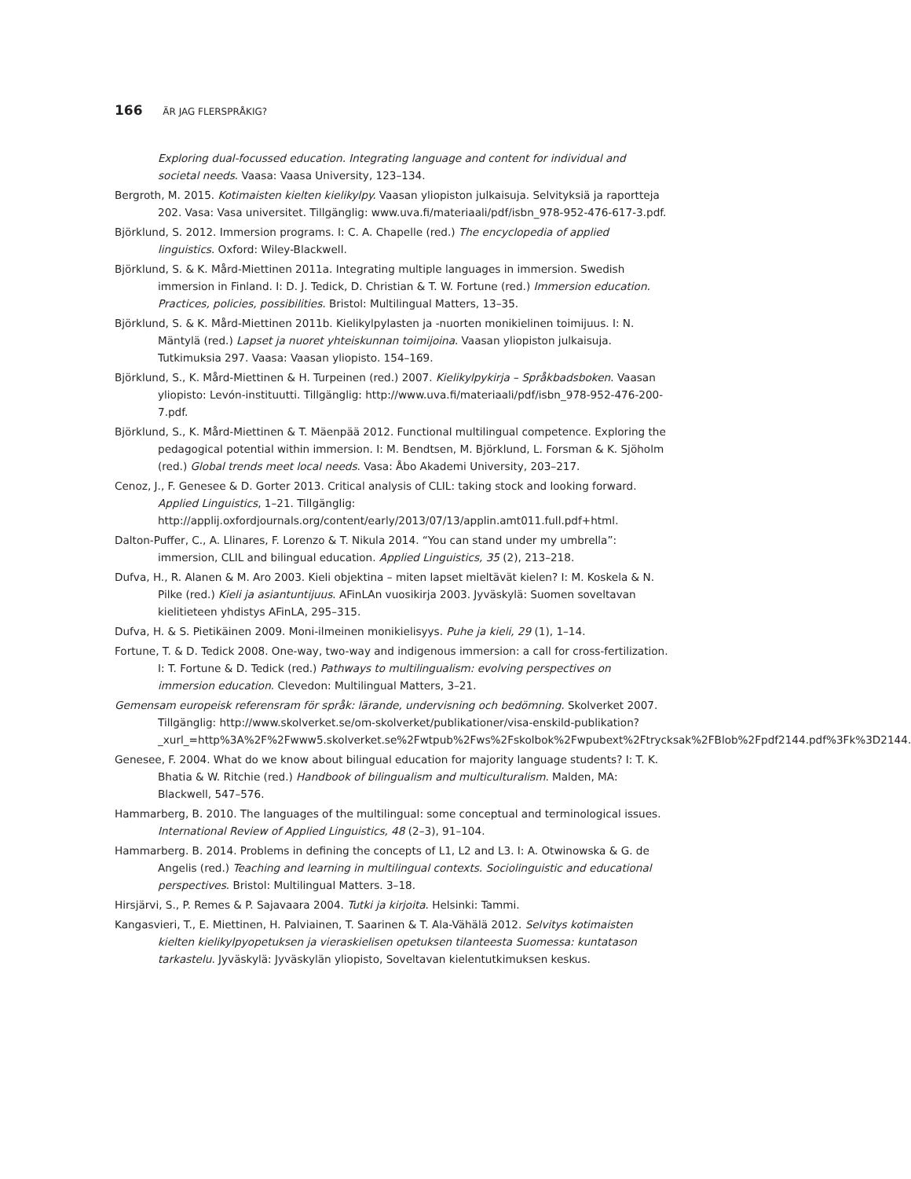166 ÄR JAG FLERSPRÅKIG?
Exploring dual-focussed education. Integrating language and content for individual and societal needs. Vaasa: Vaasa University, 123–134.
Bergroth, M. 2015. Kotimaisten kielten kielikylpy. Vaasan yliopiston julkaisuja. Selvityksiä ja raportteja 202. Vasa: Vasa universitet. Tillgänglig: www.uva.fi/materiaali/pdf/isbn_978-952-476-617-3.pdf.
Björklund, S. 2012. Immersion programs. I: C. A. Chapelle (red.) The encyclopedia of applied linguistics. Oxford: Wiley-Blackwell.
Björklund, S. & K. Mård-Miettinen 2011a. Integrating multiple languages in immersion. Swedish immersion in Finland. I: D. J. Tedick, D. Christian & T. W. Fortune (red.) Immersion education. Practices, policies, possibilities. Bristol: Multilingual Matters, 13–35.
Björklund, S. & K. Mård-Miettinen 2011b. Kielikylpylasten ja -nuorten monikielinen toimijuus. I: N. Mäntylä (red.) Lapset ja nuoret yhteiskunnan toimijoina. Vaasan yliopiston julkaisuja. Tutkimuksia 297. Vaasa: Vaasan yliopisto. 154–169.
Björklund, S., K. Mård-Miettinen & H. Turpeinen (red.) 2007. Kielikylpykirja – Språkbadsboken. Vaasan yliopisto: Levón-instituutti. Tillgänglig: http://www.uva.fi/materiaali/pdf/isbn_978-952-476-200-7.pdf.
Björklund, S., K. Mård-Miettinen & T. Mäenpää 2012. Functional multilingual competence. Exploring the pedagogical potential within immersion. I: M. Bendtsen, M. Björklund, L. Forsman & K. Sjöholm (red.) Global trends meet local needs. Vasa: Åbo Akademi University, 203–217.
Cenoz, J., F. Genesee & D. Gorter 2013. Critical analysis of CLIL: taking stock and looking forward. Applied Linguistics, 1–21. Tillgänglig: http://applij.oxfordjournals.org/content/early/2013/07/13/applin.amt011.full.pdf+html.
Dalton-Puffer, C., A. Llinares, F. Lorenzo & T. Nikula 2014. “You can stand under my umbrella”: immersion, CLIL and bilingual education. Applied Linguistics, 35 (2), 213–218.
Dufva, H., R. Alanen & M. Aro 2003. Kieli objektina – miten lapset mieltävät kielen? I: M. Koskela & N. Pilke (red.) Kieli ja asiantuntijuus. AFinLAn vuosikirja 2003. Jyväskylä: Suomen soveltavan kielitieteen yhdistys AFinLA, 295–315.
Dufva, H. & S. Pietikäinen 2009. Moni-ilmeinen monikielisyys. Puhe ja kieli, 29 (1), 1–14.
Fortune, T. & D. Tedick 2008. One-way, two-way and indigenous immersion: a call for cross-fertilization. I: T. Fortune & D. Tedick (red.) Pathways to multilingualism: evolving perspectives on immersion education. Clevedon: Multilingual Matters, 3–21.
Gemensam europeisk referensram för språk: lärande, undervisning och bedömning. Skolverket 2007. Tillgänglig: http://www.skolverket.se/om-skolverket/publikationer/visa-enskild-publikation?_xurl_=http%3A%2F%2Fwww5.skolverket.se%2Fwtpub%2Fws%2Fskolbok%2Fwpubext%2Ftrycksak%2FBlob%2Fpdf2144.pdf%3Fk%3D2144.
Genesee, F. 2004. What do we know about bilingual education for majority language students? I: T. K. Bhatia & W. Ritchie (red.) Handbook of bilingualism and multiculturalism. Malden, MA: Blackwell, 547–576.
Hammarberg, B. 2010. The languages of the multilingual: some conceptual and terminological issues. International Review of Applied Linguistics, 48 (2–3), 91–104.
Hammarberg. B. 2014. Problems in defining the concepts of L1, L2 and L3. I: A. Otwinowska & G. de Angelis (red.) Teaching and learning in multilingual contexts. Sociolinguistic and educational perspectives. Bristol: Multilingual Matters. 3–18.
Hirsjärvi, S., P. Remes & P. Sajavaara 2004. Tutki ja kirjoita. Helsinki: Tammi.
Kangasvieri, T., E. Miettinen, H. Palviainen, T. Saarinen & T. Ala-Vähälä 2012. Selvitys kotimaisten kielten kielikylpyopetuksen ja vieraskielisen opetuksen tilanteesta Suomessa: kuntatason tarkastelu. Jyväskylä: Jyväskylän yliopisto, Soveltavan kielentutkimuksen keskus.